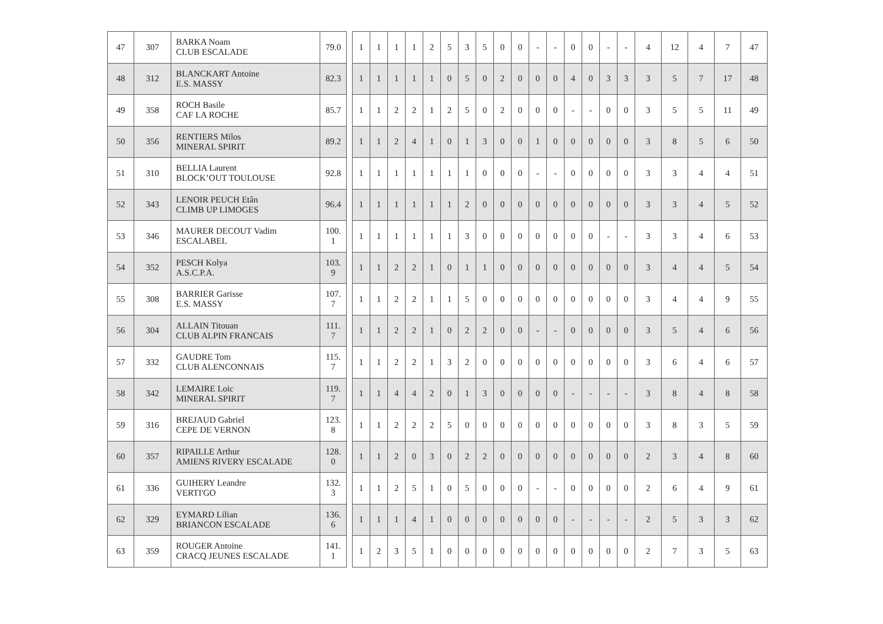| 47 | 307 | BARKA Noam CLUB ESCALADE | 79.0 | | 1 | 1 | 1 | 1 | 2 | 5 | 3 | 5 | 0 | 0 | - | - | 0 | 0 | - | - | 4 | 12 | 4 | 7 | 47 |
| 48 | 312 | BLANCKART Antoine E.S. MASSY | 82.3 | | 1 | 1 | 1 | 1 | 1 | 0 | 5 | 0 | 2 | 0 | 0 | 0 | 4 | 0 | 3 | 3 | 3 | 5 | 7 | 17 | 48 |
| 49 | 358 | ROCH Basile CAF LA ROCHE | 85.7 | | 1 | 1 | 2 | 2 | 1 | 2 | 5 | 0 | 2 | 0 | 0 | 0 | - | - | 0 | 0 | 3 | 5 | 5 | 11 | 49 |
| 50 | 356 | RENTIERS Milos MINERAL SPIRIT | 89.2 | | 1 | 1 | 2 | 4 | 1 | 0 | 1 | 3 | 0 | 0 | 1 | 0 | 0 | 0 | 0 | 0 | 3 | 8 | 5 | 6 | 50 |
| 51 | 310 | BELLIA Laurent BLOCK’OUT TOULOUSE | 92.8 | | 1 | 1 | 1 | 1 | 1 | 1 | 1 | 0 | 0 | 0 | - | - | 0 | 0 | 0 | 0 | 3 | 3 | 4 | 4 | 51 |
| 52 | 343 | LENOIR PEUCH Etân CLIMB UP LIMOGES | 96.4 | | 1 | 1 | 1 | 1 | 1 | 1 | 2 | 0 | 0 | 0 | 0 | 0 | 0 | 0 | 0 | 0 | 3 | 3 | 4 | 5 | 52 |
| 53 | 346 | MAURER DECOUT Vadim ESCALABEL | 100. 1 | | 1 | 1 | 1 | 1 | 1 | 1 | 3 | 0 | 0 | 0 | 0 | 0 | 0 | 0 | - | - | 3 | 3 | 4 | 6 | 53 |
| 54 | 352 | PESCH Kolya A.S.C.P.A. | 103. 9 | | 1 | 1 | 2 | 2 | 1 | 0 | 1 | 1 | 0 | 0 | 0 | 0 | 0 | 0 | 0 | 0 | 3 | 4 | 4 | 5 | 54 |
| 55 | 308 | BARRIER Garisse E.S. MASSY | 107. 7 | | 1 | 1 | 2 | 2 | 1 | 1 | 5 | 0 | 0 | 0 | 0 | 0 | 0 | 0 | 0 | 0 | 3 | 4 | 4 | 9 | 55 |
| 56 | 304 | ALLAIN Titouan CLUB ALPIN FRANCAIS | 111. 7 | | 1 | 1 | 2 | 2 | 1 | 0 | 2 | 2 | 0 | 0 | - | - | 0 | 0 | 0 | 0 | 3 | 5 | 4 | 6 | 56 |
| 57 | 332 | GAUDRE Tom CLUB ALENCONNAIS | 115. 7 | | 1 | 1 | 2 | 2 | 1 | 3 | 2 | 0 | 0 | 0 | 0 | 0 | 0 | 0 | 0 | 0 | 3 | 6 | 4 | 6 | 57 |
| 58 | 342 | LEMAIRE Loic MINERAL SPIRIT | 119. 7 | | 1 | 1 | 4 | 4 | 2 | 0 | 1 | 3 | 0 | 0 | 0 | 0 | - | - | - | - | 3 | 8 | 4 | 8 | 58 |
| 59 | 316 | BREJAUD Gabriel CEPE DE VERNON | 123. 8 | | 1 | 1 | 2 | 2 | 2 | 5 | 0 | 0 | 0 | 0 | 0 | 0 | 0 | 0 | 0 | 0 | 3 | 8 | 3 | 5 | 59 |
| 60 | 357 | RIPAILLE Arthur AMIENS RIVERY ESCALADE | 128. 0 | | 1 | 1 | 2 | 0 | 3 | 0 | 2 | 2 | 0 | 0 | 0 | 0 | 0 | 0 | 0 | 0 | 2 | 3 | 4 | 8 | 60 |
| 61 | 336 | GUIHERY Leandre VERTI'GO | 132. 3 | | 1 | 1 | 2 | 5 | 1 | 0 | 5 | 0 | 0 | 0 | - | - | 0 | 0 | 0 | 0 | 2 | 6 | 4 | 9 | 61 |
| 62 | 329 | EYMARD Lilian BRIANCON ESCALADE | 136. 6 | | 1 | 1 | 1 | 4 | 1 | 0 | 0 | 0 | 0 | 0 | 0 | 0 | - | - | - | - | 2 | 5 | 3 | 3 | 62 |
| 63 | 359 | ROUGER Antoine CRACQ JEUNES ESCALADE | 141. 1 | | 1 | 2 | 3 | 5 | 1 | 0 | 0 | 0 | 0 | 0 | 0 | 0 | 0 | 0 | 0 | 0 | 2 | 7 | 3 | 5 | 63 |